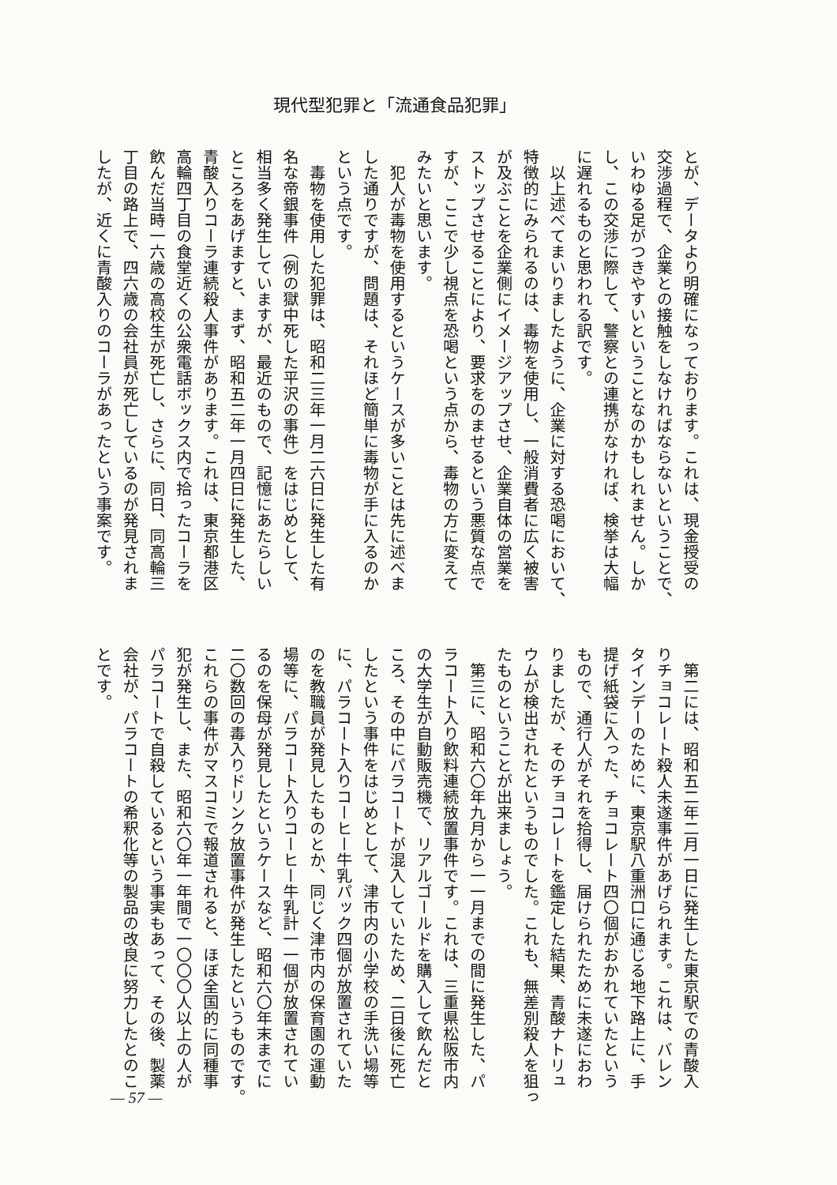現代型犯罪と「流通食品犯罪」
とが、データより明確になっております。これは、現金授受の
交渉過程で、企業との接触をしなければならないということで、
いわゆる足がつきやすいということなのかもしれません。しか
し、この交渉に際して、警察との連携がなければ、検挙は大幅
に遅れるものと思われる訳です。
　以上述べてまいりましたように、企業に対する恐喝において、
特徴的にみられるのは、毒物を使用し、一般消費者に広く被害
が及ぶことを企業側にイメージアップさせ、企業自体の営業を
ストップさせることにより、要求をのませるという悪質な点で
すが、ここで少し視点を恐喝という点から、毒物の方に変えて
みたいと思います。
　犯人が毒物を使用するというケースが多いことは先に述べま
した通りですが、問題は、それほど簡単に毒物が手に入るのか
という点です。
　毒物を使用した犯罪は、昭和二三年一月二六日に発生した有
名な帝銀事件（例の獄中死した平沢の事件）をはじめとして、
相当多く発生していますが、最近のもので、記憶にあたらしい
ところをあげますと、まず、昭和五二年一月四日に発生した、
青酸入りコーラ連続殺人事件があります。これは、東京都港区
高輪四丁目の食堂近くの公衆電話ボックス内で拾ったコーラを
飲んだ当時一六歳の高校生が死亡し、さらに、同日、同高輪三
丁目の路上で、四六歳の会社員が死亡しているのが発見されま
したが、近くに青酸入りのコーラがあったという事案です。
　第二には、昭和五二年二月一日に発生した東京駅での青酸入
りチョコレート殺人未遂事件があげられます。これは、バレン
タインデーのために、東京駅八重洲口に通じる地下路上に、手
提げ紙袋に入った、チョコレート四〇個がおかれていたという
もので、通行人がそれを拾得し、届けられたために未遂におわ
りましたが、そのチョコレートを鑑定した結果、青酸ナトリュ
ウムが検出されたというものでした。これも、無差別殺人を狙っ
たものということが出来ましょう。
　第三に、昭和六〇年九月から一一月までの間に発生した、パ
ラコート入り飲料連続放置事件です。これは、三重県松阪市内
の大学生が自動販売機で、リアルゴールドを購入して飲んだと
ころ、その中にパラコートが混入していたため、二日後に死亡
したという事件をはじめとして、津市内の小学校の手洗い場等
に、パラコート入りコーヒー牛乳パック四個が放置されていた
のを教職員が発見したものとか、同じく津市内の保育園の運動
場等に、パラコート入りコーヒー牛乳計一一個が放置されてい
るのを保母が発見したというケースなど、昭和六〇年末までに
二〇数回の毒入りドリンク放置事件が発生したというものです。
これらの事件がマスコミで報道されると、ほぼ全国的に同種事
犯が発生し、また、昭和六〇年一年間で一〇〇〇人以上の人が
パラコートで自殺しているという事実もあって、その後、製薬
会社が、パラコートの希釈化等の製品の改良に努力したとのこ
とです。
— 57 —